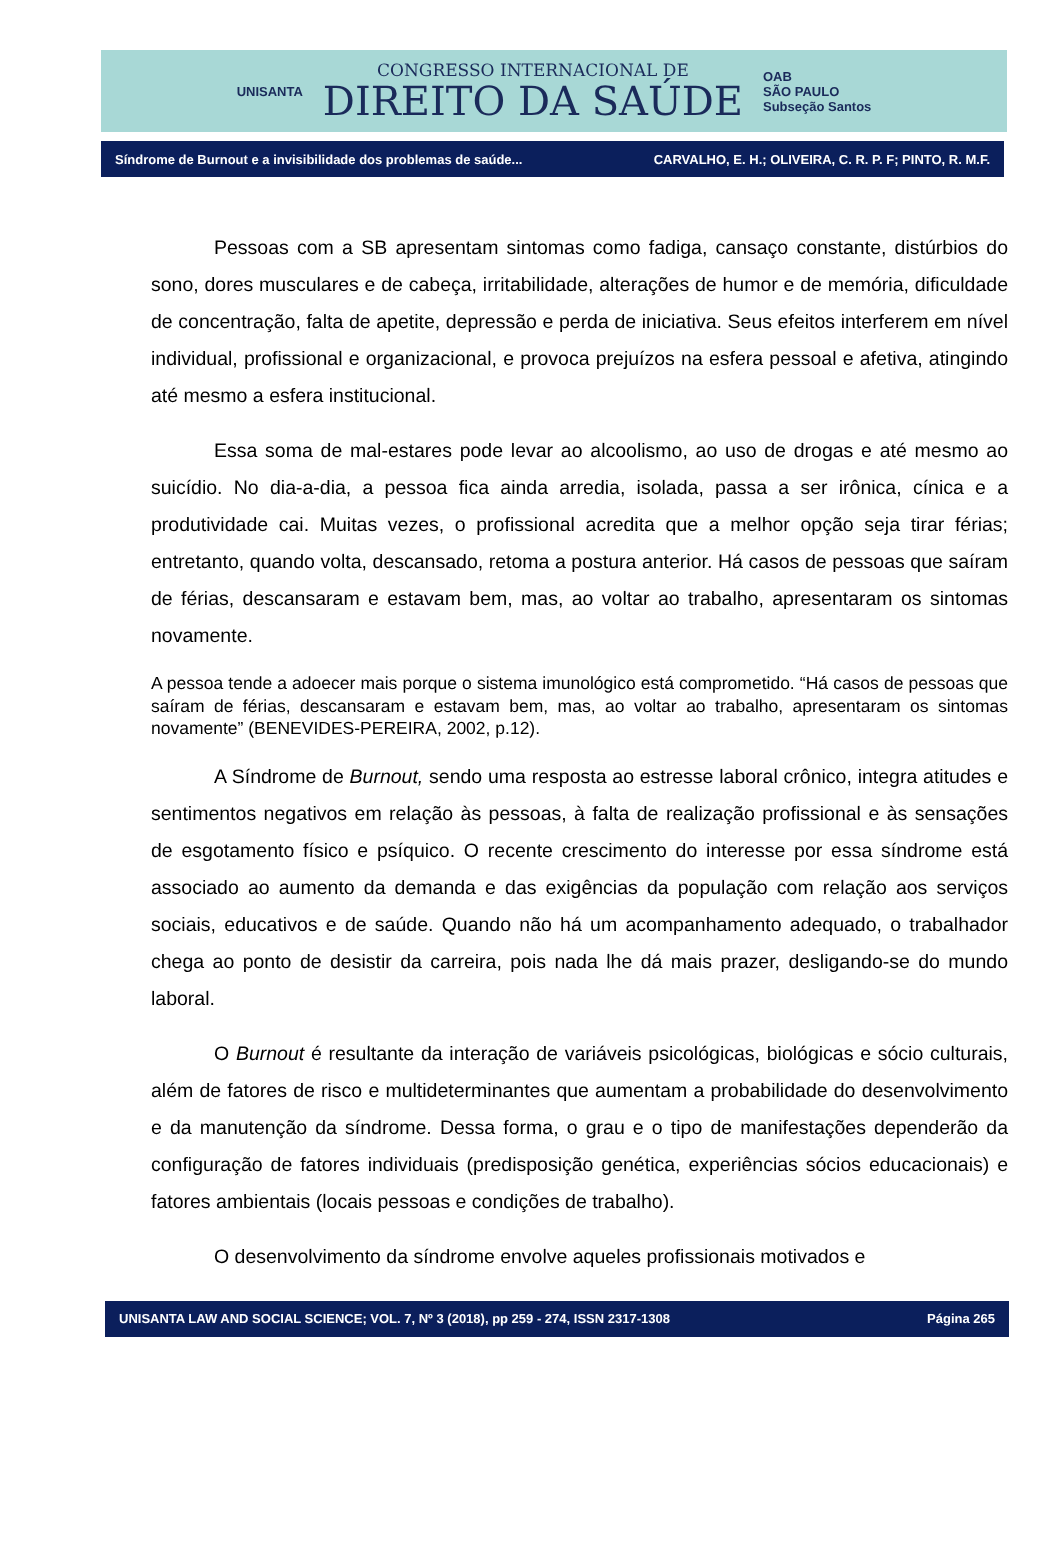UNISANTA
CONGRESSO INTERNACIONAL DE
DIREITO DA SAÚDE
OAB
SÃO PAULO
Subseção Santos
Síndrome de Burnout e a invisibilidade dos problemas de saúde... CARVALHO, E. H.; OLIVEIRA, C. R. P. F; PINTO, R. M.F.
Pessoas com a SB apresentam sintomas como fadiga, cansaço constante, distúrbios do sono, dores musculares e de cabeça, irritabilidade, alterações de humor e de memória, dificuldade de concentração, falta de apetite, depressão e perda de iniciativa. Seus efeitos interferem em nível individual, profissional e organizacional, e provoca prejuízos na esfera pessoal e afetiva, atingindo até mesmo a esfera institucional.
Essa soma de mal-estares pode levar ao alcoolismo, ao uso de drogas e até mesmo ao suicídio. No dia-a-dia, a pessoa fica ainda arredia, isolada, passa a ser irônica, cínica e a produtividade cai. Muitas vezes, o profissional acredita que a melhor opção seja tirar férias; entretanto, quando volta, descansado, retoma a postura anterior. Há casos de pessoas que saíram de férias, descansaram e estavam bem, mas, ao voltar ao trabalho, apresentaram os sintomas novamente.
A pessoa tende a adoecer mais porque o sistema imunológico está comprometido. “Há casos de pessoas que saíram de férias, descansaram e estavam bem, mas, ao voltar ao trabalho, apresentaram os sintomas novamente” (BENEVIDES-PEREIRA, 2002, p.12).
A Síndrome de Burnout, sendo uma resposta ao estresse laboral crônico, integra atitudes e sentimentos negativos em relação às pessoas, à falta de realização profissional e às sensações de esgotamento físico e psíquico. O recente crescimento do interesse por essa síndrome está associado ao aumento da demanda e das exigências da população com relação aos serviços sociais, educativos e de saúde. Quando não há um acompanhamento adequado, o trabalhador chega ao ponto de desistir da carreira, pois nada lhe dá mais prazer, desligando-se do mundo laboral.
O Burnout é resultante da interação de variáveis psicológicas, biológicas e sócio culturais, além de fatores de risco e multideterminantes que aumentam a probabilidade do desenvolvimento e da manutenção da síndrome. Dessa forma, o grau e o tipo de manifestações dependerão da configuração de fatores individuais (predisposição genética, experiências sócios educacionais) e fatores ambientais (locais pessoas e condições de trabalho).
O desenvolvimento da síndrome envolve aqueles profissionais motivados e
UNISANTA LAW AND SOCIAL SCIENCE; VOL. 7, Nº 3 (2018), pp 259 - 274, ISSN 2317-1308 Página 265